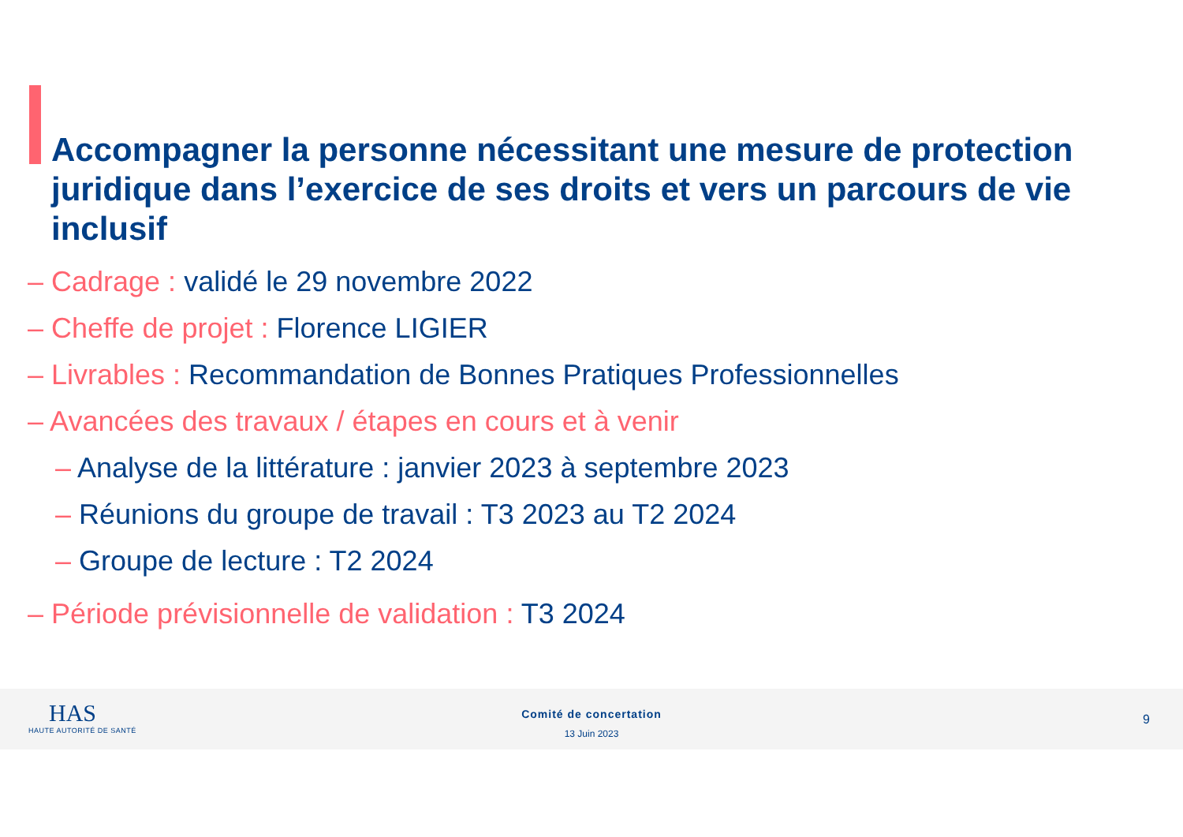Accompagner la personne nécessitant une mesure de protection juridique dans l’exercice de ses droits et vers un parcours de vie inclusif
– Cadrage : validé le 29 novembre 2022
– Cheffe de projet : Florence LIGIER
– Livrables : Recommandation de Bonnes Pratiques Professionnelles
– Avancées des travaux / étapes en cours et à venir
– Analyse de la littérature : janvier 2023 à septembre 2023
– Réunions du groupe de travail : T3 2023 au T2 2024
– Groupe de lecture : T2 2024
– Période prévisionnelle de validation : T3 2024
HAS
HAUTE AUTORITÉ DE SANTÉ
Comité de concertation
13 Juin 2023
9